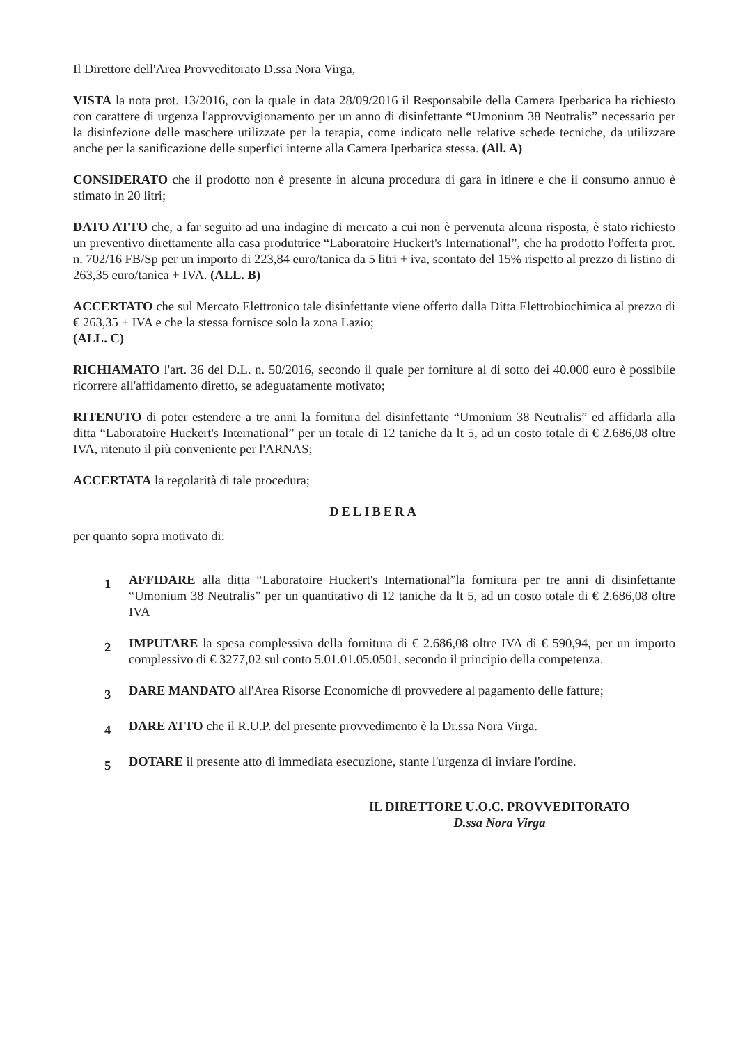Il Direttore dell'Area Provveditorato D.ssa Nora Virga,
VISTA la nota prot. 13/2016, con la quale in data 28/09/2016 il Responsabile della Camera Iperbarica ha richiesto con carattere di urgenza l'approvvigionamento per un anno di disinfettante “Umonium 38 Neutralis” necessario per la disinfezione delle maschere utilizzate per la terapia, come indicato nelle relative schede tecniche, da utilizzare anche per la sanificazione delle superfici interne alla Camera Iperbarica stessa. (All. A)
CONSIDERATO che il prodotto non è presente in alcuna procedura di gara in itinere e che il consumo annuo è stimato in 20 litri;
DATO ATTO che, a far seguito ad una indagine di mercato a cui non è pervenuta alcuna risposta, è stato richiesto un preventivo direttamente alla casa produttrice “Laboratoire Huckert's International”, che ha prodotto l'offerta prot. n. 702/16 FB/Sp per un importo di 223,84 euro/tanica da 5 litri + iva, scontato del 15% rispetto al prezzo di listino di 263,35 euro/tanica + IVA. (ALL. B)
ACCERTATO che sul Mercato Elettronico tale disinfettante viene offerto dalla Ditta Elettrobiochimica al prezzo di € 263,35 + IVA e che la stessa fornisce solo la zona Lazio;
(ALL. C)
RICHIAMATO l'art. 36 del D.L. n. 50/2016, secondo il quale per forniture al di sotto dei 40.000 euro è possibile ricorrere all'affidamento diretto, se adeguatamente motivato;
RITENUTO di poter estendere a tre anni la fornitura del disinfettante “Umonium 38 Neutralis” ed affidarla alla ditta “Laboratoire Huckert's International” per un totale di 12 taniche da lt 5, ad un costo totale di € 2.686,08 oltre IVA, ritenuto il più conveniente per l'ARNAS;
ACCERTATA la regolarità di tale procedura;
DELIBERA
per quanto sopra motivato di:
1
AFFIDARE alla ditta “Laboratoire Huckert's International”la fornitura per tre anni di disinfettante “Umonium 38 Neutralis” per un quantitativo di 12 taniche da lt 5, ad un costo totale di € 2.686,08 oltre IVA
2
IMPUTARE la spesa complessiva della fornitura di € 2.686,08 oltre IVA di € 590,94, per un importo complessivo di € 3277,02 sul conto 5.01.01.05.0501, secondo il principio della competenza.
3
DARE MANDATO all'Area Risorse Economiche di provvedere al pagamento delle fatture;
4
DARE ATTO che il R.U.P. del presente provvedimento è la Dr.ssa Nora Virga.
5
DOTARE il presente atto di immediata esecuzione, stante l'urgenza di inviare l'ordine.
IL DIRETTORE U.O.C. PROVVEDITORATO
D.ssa Nora Virga